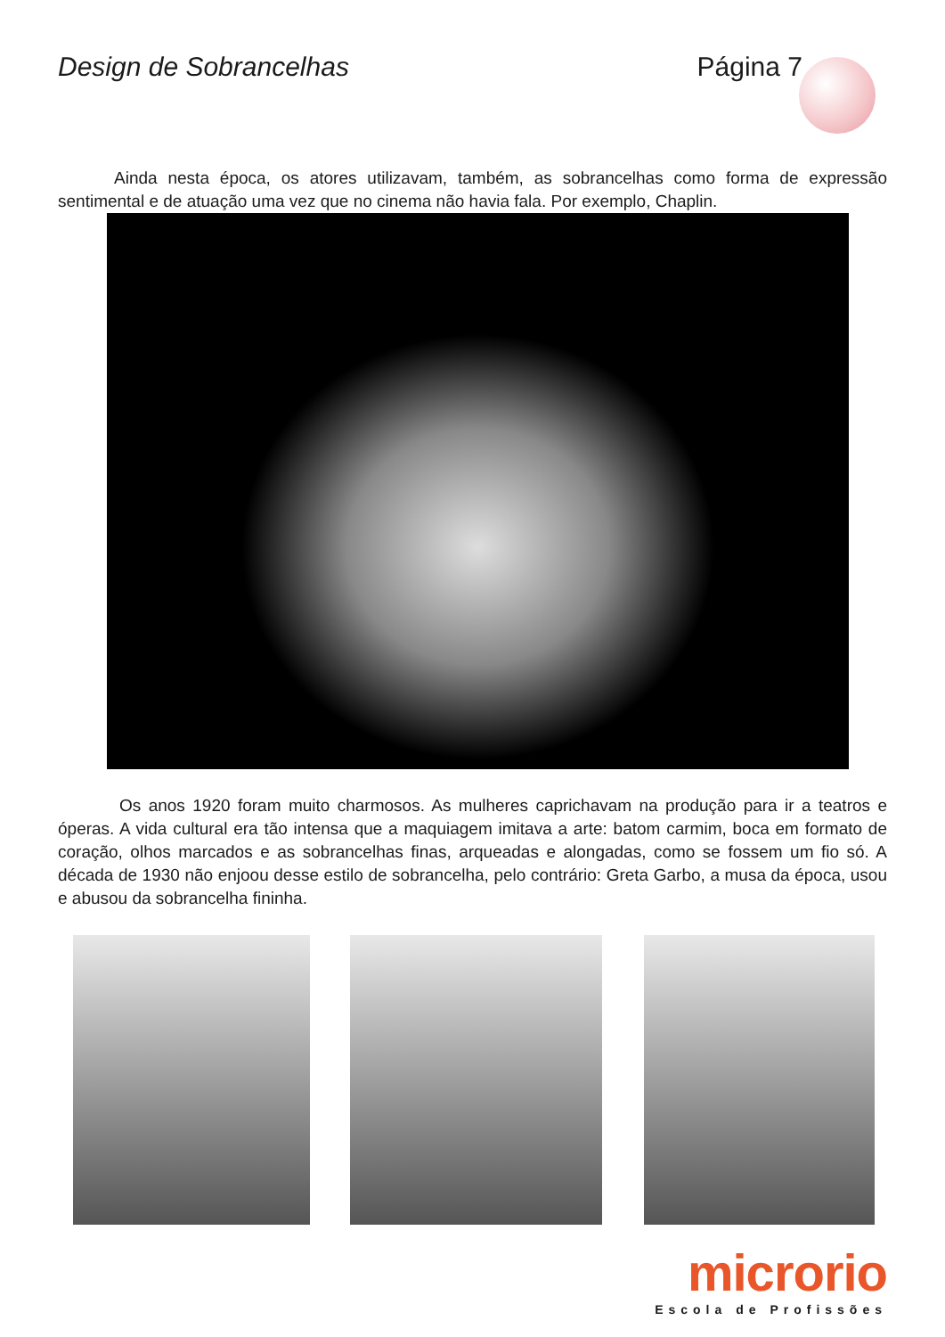Design de Sobrancelhas Página 7
Ainda nesta época, os atores utilizavam, também, as sobrancelhas como forma de expressão sentimental e de atuação uma vez que no cinema não havia fala. Por exemplo, Chaplin.
Os anos 1920 foram muito charmosos. As mulheres caprichavam na produção para ir a teatros e óperas. A vida cultural era tão intensa que a maquiagem imitava a arte: batom carmim, boca em formato de coração, olhos marcados e as sobrancelhas finas, arqueadas e alongadas, como se fossem um fio só. A década de 1930 não enjoou desse estilo de sobrancelha, pelo contrário: Greta Garbo, a musa da época, usou e abusou da sobrancelha fininha.
microrio
Escola de Profissões